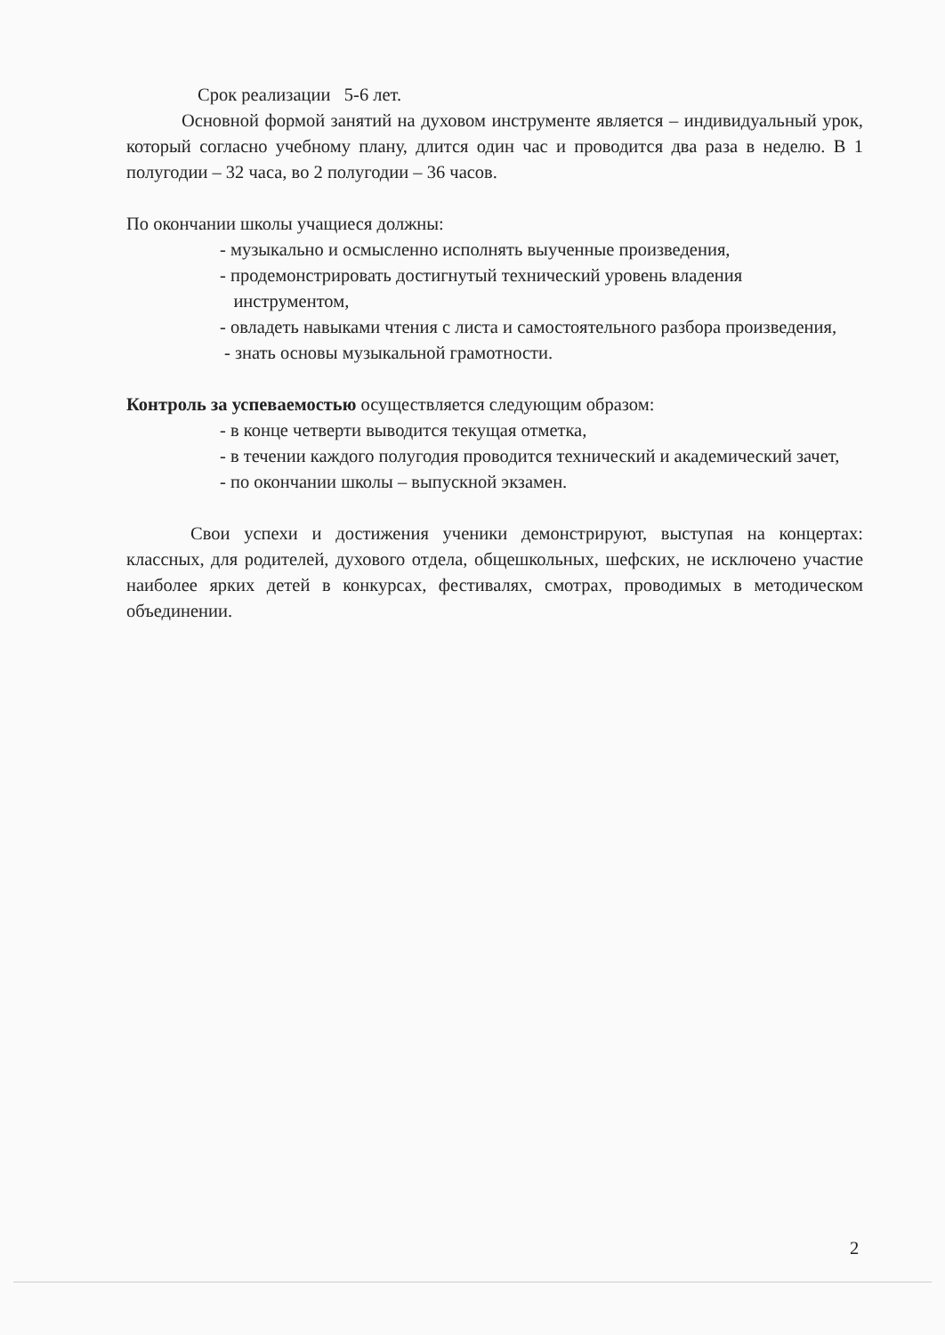Срок реализации 5-6 лет.
Основной формой занятий на духовом инструменте является – индивидуальный урок, который согласно учебному плану, длится один час и проводится два раза в неделю. В 1 полугодии – 32 часа, во 2 полугодии – 36 часов.
По окончании школы учащиеся должны:
- музыкально и осмысленно исполнять выученные произведения,
- продемонстрировать достигнутый технический уровень владения
инструментом,
- овладеть навыками чтения с листа и самостоятельного разбора произведения,
- знать основы музыкальной грамотности.
Контроль за успеваемостью осуществляется следующим образом:
- в конце четверти выводится текущая отметка,
- в течении каждого полугодия проводится технический и академический зачет,
- по окончании школы – выпускной экзамен.
Свои успехи и достижения ученики демонстрируют, выступая на концертах: классных, для родителей, духового отдела, общешкольных, шефских, не исключено участие наиболее ярких детей в конкурсах, фестивалях, смотрах, проводимых в методическом объединении.
2